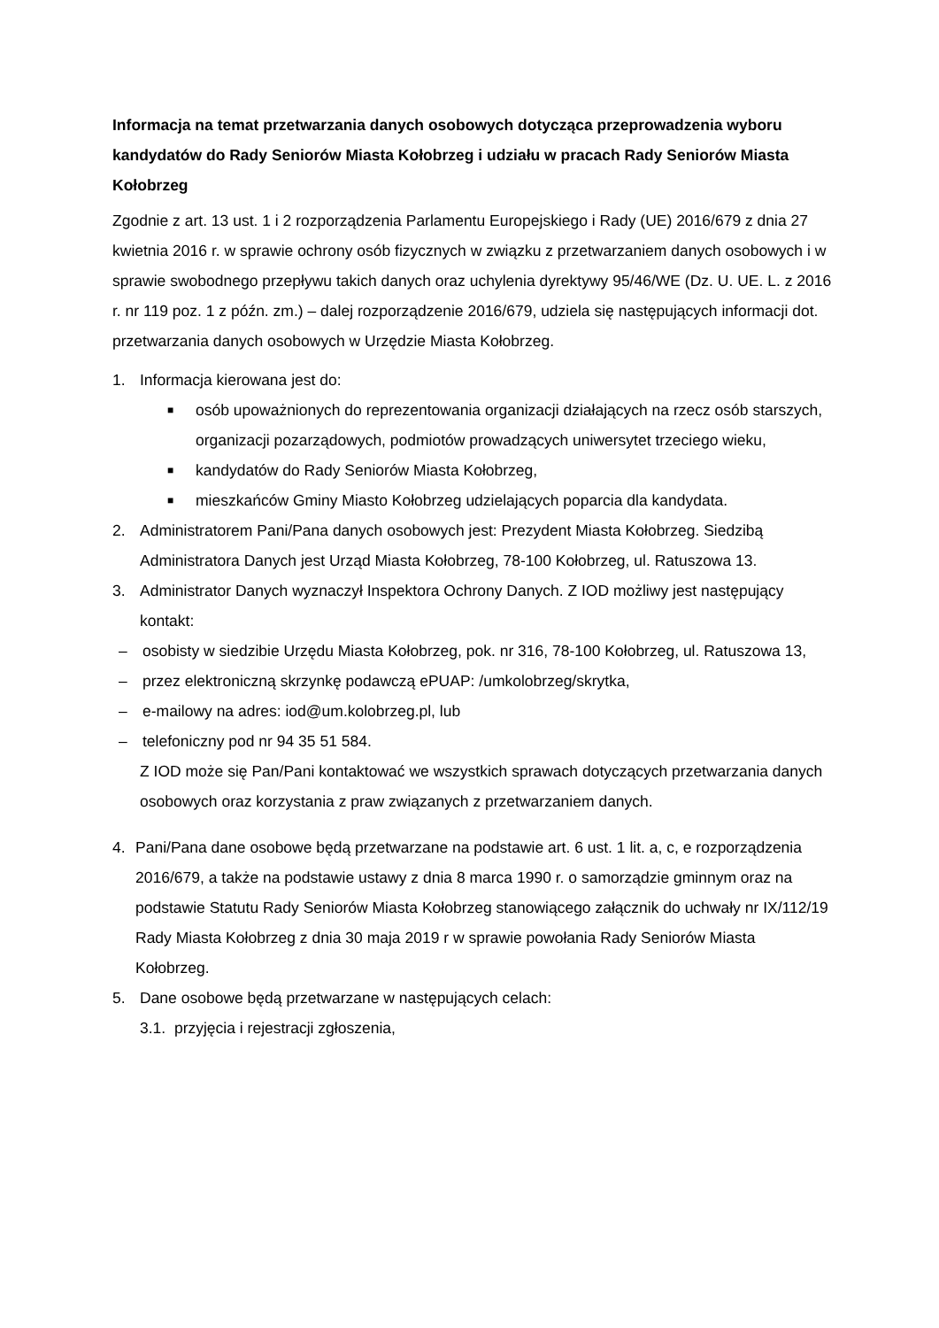Informacja na temat przetwarzania danych osobowych dotycząca przeprowadzenia wyboru kandydatów do Rady Seniorów Miasta Kołobrzeg i udziału w pracach Rady Seniorów Miasta Kołobrzeg
Zgodnie z art. 13 ust. 1 i 2 rozporządzenia Parlamentu Europejskiego i Rady (UE) 2016/679 z dnia 27 kwietnia 2016 r. w sprawie ochrony osób fizycznych w związku z przetwarzaniem danych osobowych i w sprawie swobodnego przepływu takich danych oraz uchylenia dyrektywy 95/46/WE (Dz. U. UE. L. z 2016 r. nr 119 poz. 1 z późn. zm.) – dalej rozporządzenie 2016/679, udziela się następujących informacji dot. przetwarzania danych osobowych w Urzędzie Miasta Kołobrzeg.
1. Informacja kierowana jest do:
■ osób upoważnionych do reprezentowania organizacji działających na rzecz osób starszych, organizacji pozarządowych, podmiotów prowadzących uniwersytet trzeciego wieku,
■ kandydatów do Rady Seniorów Miasta Kołobrzeg,
■ mieszkańców Gminy Miasto Kołobrzeg udzielających poparcia dla kandydata.
2. Administratorem Pani/Pana danych osobowych jest: Prezydent Miasta Kołobrzeg. Siedzibą Administratora Danych jest Urząd Miasta Kołobrzeg, 78-100 Kołobrzeg, ul. Ratuszowa 13.
3. Administrator Danych wyznaczył Inspektora Ochrony Danych. Z IOD możliwy jest następujący kontakt:
– osobisty w siedzibie Urzędu Miasta Kołobrzeg, pok. nr 316, 78-100 Kołobrzeg, ul. Ratuszowa 13,
– przez elektroniczną skrzynkę podawczą ePUAP: /umkolobrzeg/skrytka,
– e-mailowy na adres: iod@um.kolobrzeg.pl, lub
– telefoniczny pod nr 94 35 51 584.
Z IOD może się Pan/Pani kontaktować we wszystkich sprawach dotyczących przetwarzania danych osobowych oraz korzystania z praw związanych z przetwarzaniem danych.
4. Pani/Pana dane osobowe będą przetwarzane na podstawie art. 6 ust. 1 lit. a, c, e rozporządzenia 2016/679, a także na podstawie ustawy z dnia 8 marca 1990 r. o samorządzie gminnym oraz na podstawie Statutu Rady Seniorów Miasta Kołobrzeg stanowiącego załącznik do uchwały nr IX/112/19 Rady Miasta Kołobrzeg z dnia 30 maja 2019 r w sprawie powołania Rady Seniorów Miasta Kołobrzeg.
5. Dane osobowe będą przetwarzane w następujących celach:
3.1. przyjęcia i rejestracji zgłoszenia,